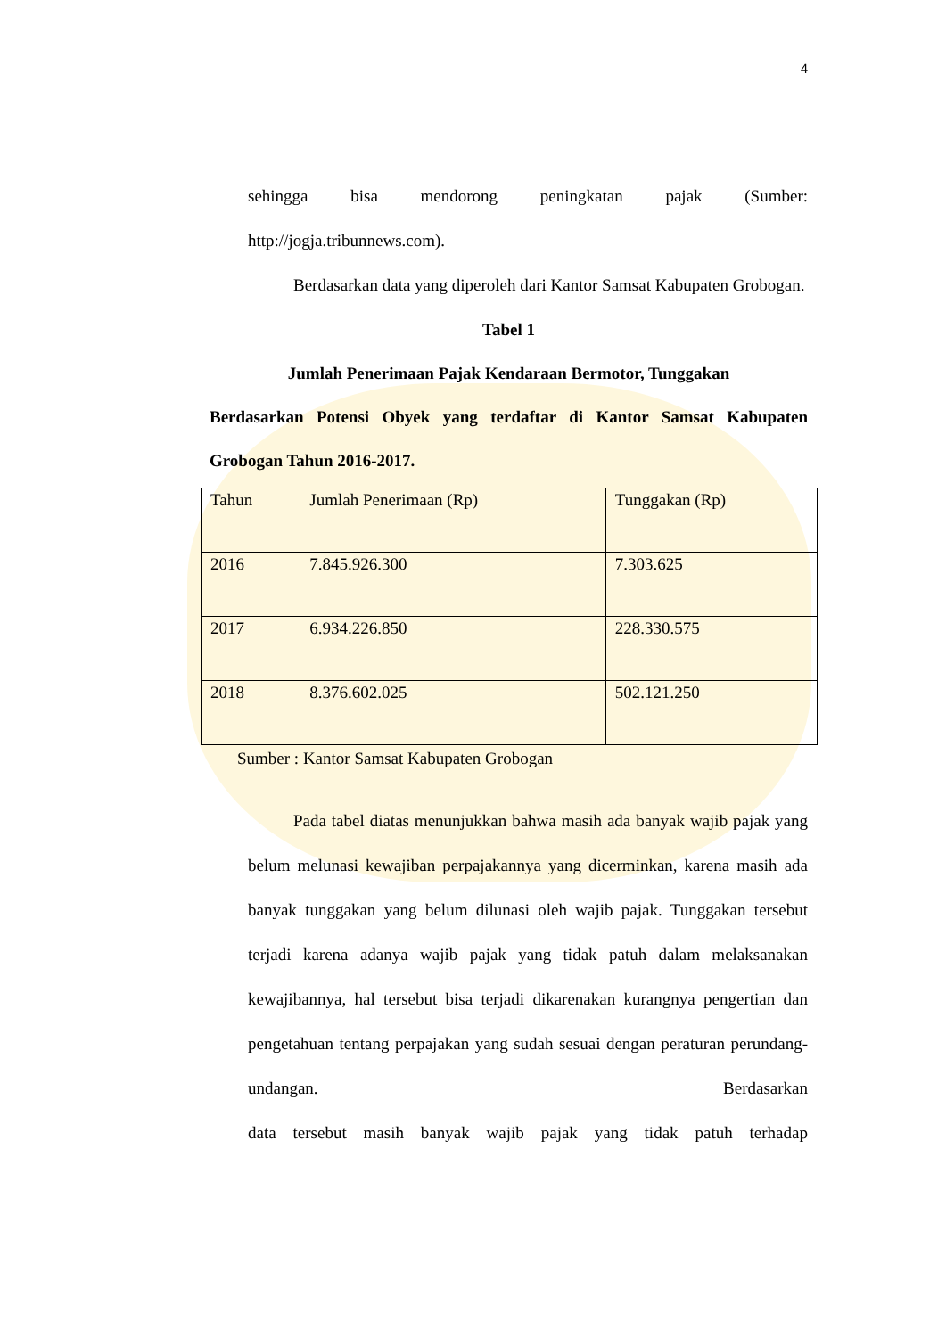4
sehingga bisa mendorong peningkatan pajak (Sumber:
http://jogja.tribunnews.com).
Berdasarkan data yang diperoleh dari Kantor Samsat Kabupaten Grobogan.
Tabel 1
Jumlah Penerimaan Pajak Kendaraan Bermotor, Tunggakan
Berdasarkan Potensi Obyek yang terdaftar di Kantor Samsat Kabupaten Grobogan Tahun 2016-2017.
| Tahun | Jumlah Penerimaan (Rp) | Tunggakan (Rp) |
| 2016 | 7.845.926.300 | 7.303.625 |
| 2017 | 6.934.226.850 | 228.330.575 |
| 2018 | 8.376.602.025 | 502.121.250 |
Sumber : Kantor Samsat Kabupaten Grobogan
Pada tabel diatas menunjukkan bahwa masih ada banyak wajib pajak yang belum melunasi kewajiban perpajakannya yang dicerminkan, karena masih ada banyak tunggakan yang belum dilunasi oleh wajib pajak. Tunggakan tersebut terjadi karena adanya wajib pajak yang tidak patuh dalam melaksanakan kewajibannya, hal tersebut bisa terjadi dikarenakan kurangnya pengertian dan pengetahuan tentang perpajakan yang sudah sesuai dengan peraturan perundang-undangan. Berdasarkan data tersebut masih banyak wajib pajak yang tidak patuh terhadap